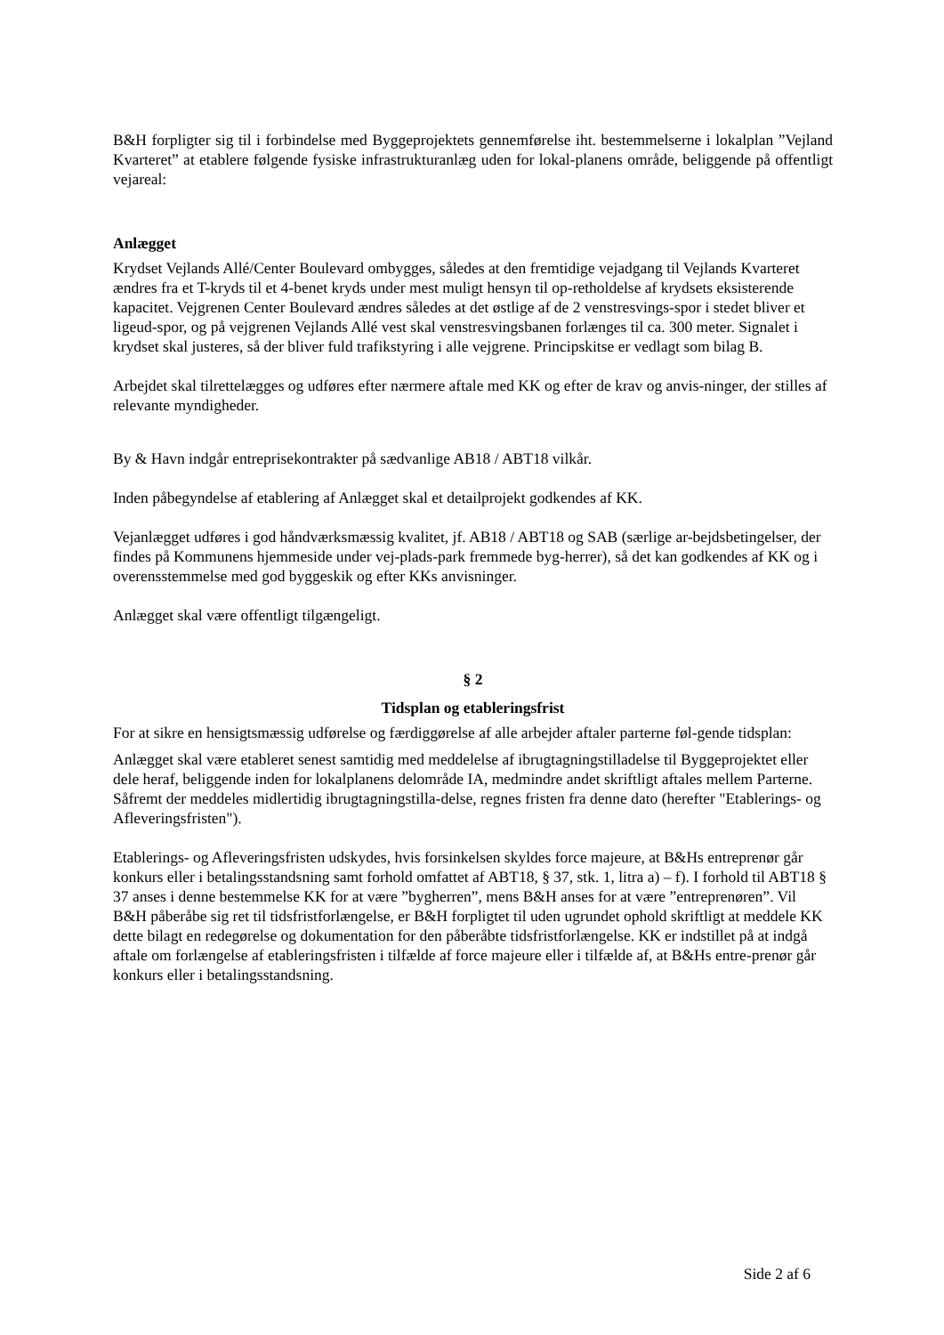B&H forpligter sig til i forbindelse med Byggeprojektets gennemførelse iht. bestemmelserne i lokalplan ”Vejland Kvarteret” at etablere følgende fysiske infrastrukturanlæg uden for lokal-planens område, beliggende på offentligt vejareal:
Anlægget
Krydset Vejlands Allé/Center Boulevard ombygges, således at den fremtidige vejadgang til Vejlands Kvarteret ændres fra et T-kryds til et 4-benet kryds under mest muligt hensyn til op-retholdelse af krydsets eksisterende kapacitet. Vejgrenen Center Boulevard ændres således at det østlige af de 2 venstresvings-spor i stedet bliver et ligeud-spor, og på vejgrenen Vejlands Allé vest skal venstresvingsbanen forlænges til ca. 300 meter. Signalet i krydset skal justeres, så der bliver fuld trafikstyring i alle vejgrene. Principskitse er vedlagt som bilag B.
Arbejdet skal tilrettelægges og udføres efter nærmere aftale med KK og efter de krav og anvis-ninger, der stilles af relevante myndigheder.
By & Havn indgår entreprisekontrakter på sædvanlige AB18 / ABT18 vilkår.
Inden påbegyndelse af etablering af Anlægget skal et detailprojekt godkendes af KK.
Vejanlægget udføres i god håndværksmæssig kvalitet, jf. AB18 / ABT18 og SAB (særlige ar-bejdsbetingelser, der findes på Kommunens hjemmeside under vej-plads-park fremmede byg-herrer), så det kan godkendes af KK og i overensstemmelse med god byggeskik og efter KKs anvisninger.
Anlægget skal være offentligt tilgængeligt.
§ 2
Tidsplan og etableringsfrist
For at sikre en hensigtsmæssig udførelse og færdiggørelse af alle arbejder aftaler parterne føl-gende tidsplan:
Anlægget skal være etableret senest samtidig med meddelelse af ibrugtagningstilladelse til Byggeprojektet eller dele heraf, beliggende inden for lokalplanens delområde IA, medmindre andet skriftligt aftales mellem Parterne. Såfremt der meddeles midlertidig ibrugtagningstilla-delse, regnes fristen fra denne dato (herefter "Etablerings- og Afleveringsfristen").
Etablerings- og Afleveringsfristen udskydes, hvis forsinkelsen skyldes force majeure, at B&Hs entreprenør går konkurs eller i betalingsstandsning samt forhold omfattet af ABT18, § 37, stk. 1, litra a) – f). I forhold til ABT18 § 37 anses i denne bestemmelse KK for at være ”bygherren”, mens B&H anses for at være ”entreprenøren”. Vil B&H påberåbe sig ret til tidsfristforlængelse, er B&H forpligtet til uden ugrundet ophold skriftligt at meddele KK dette bilagt en redegørelse og dokumentation for den påberåbte tidsfristforlængelse. KK er indstillet på at indgå aftale om forlængelse af etableringsfristen i tilfælde af force majeure eller i tilfælde af, at B&Hs entre-prenør går konkurs eller i betalingsstandsning.
Side 2 af 6